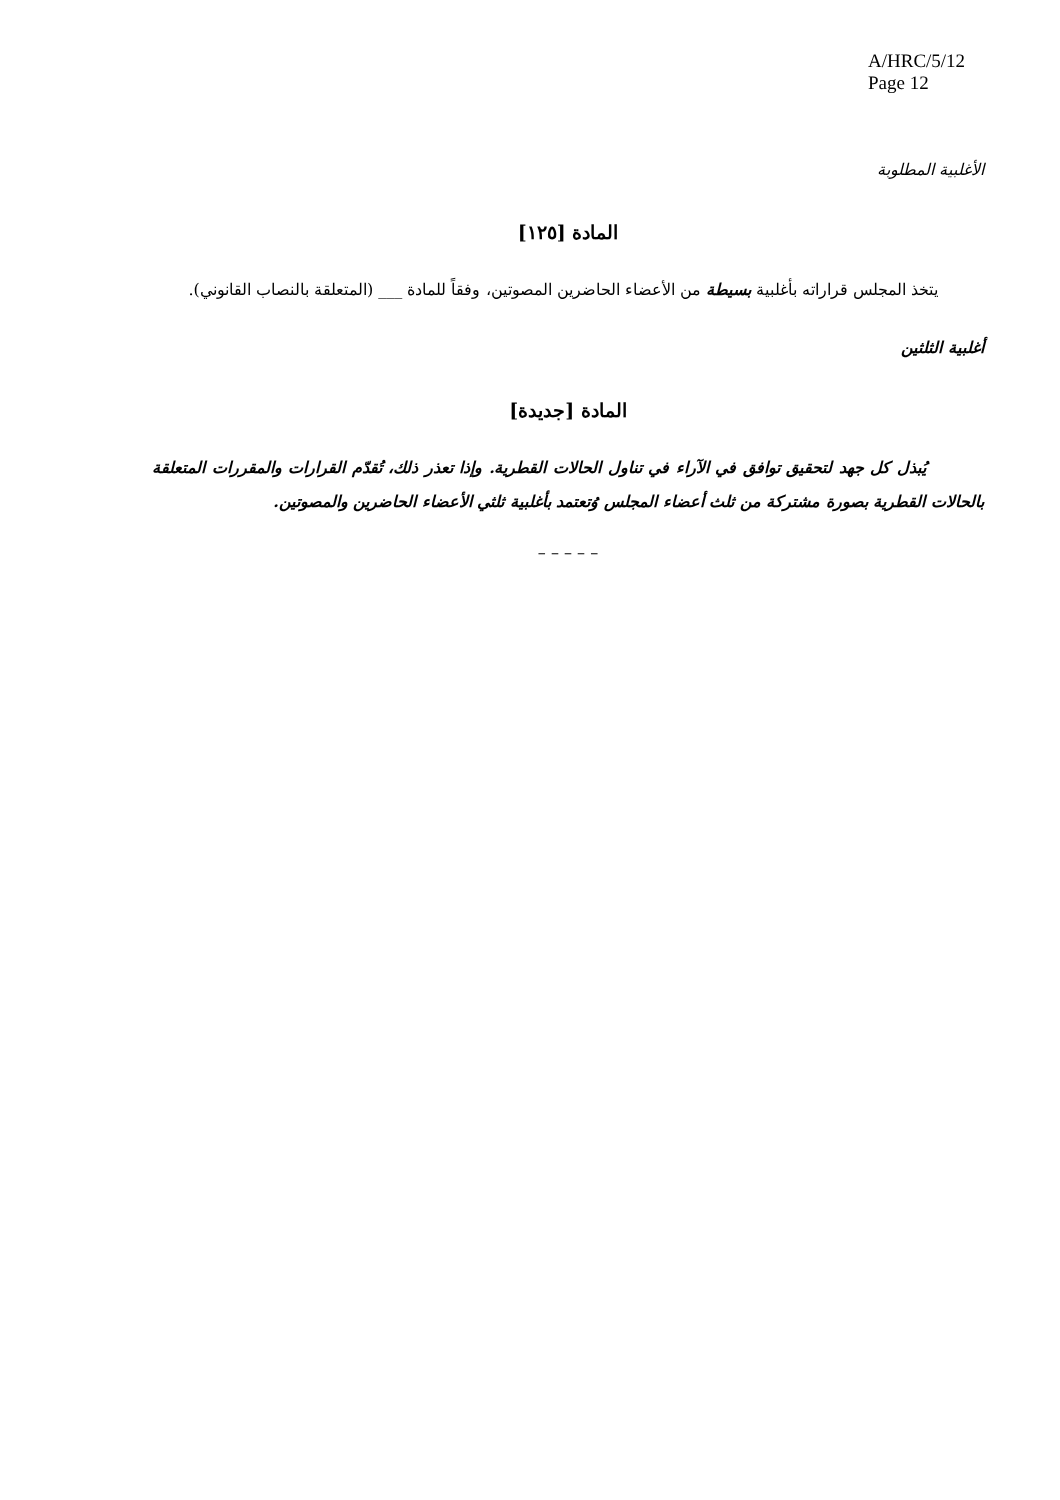A/HRC/5/12
Page 12
الأغلبية المطلوبة
المادة [١٢٥]
يتخذ المجلس قراراته بأغلبية بسيطة من الأعضاء الحاضرين المصوتين، وفقاً للمادة ___ (المتعلقة بالنصاب القانوني).
أغلبية الثلثين
المادة [جديدة]
يُبذل كل جهد لتحقيق توافق في الآراء في تناول الحالات القطرية. وإذا تعذر ذلك، تُقدّم القرارات والمقررات المتعلقة بالحالات القطرية بصورة مشتركة من ثلث أعضاء المجلس وُتعتمد بأغلبية ثلثي الأعضاء الحاضرين والمصوتين.
– – – – –